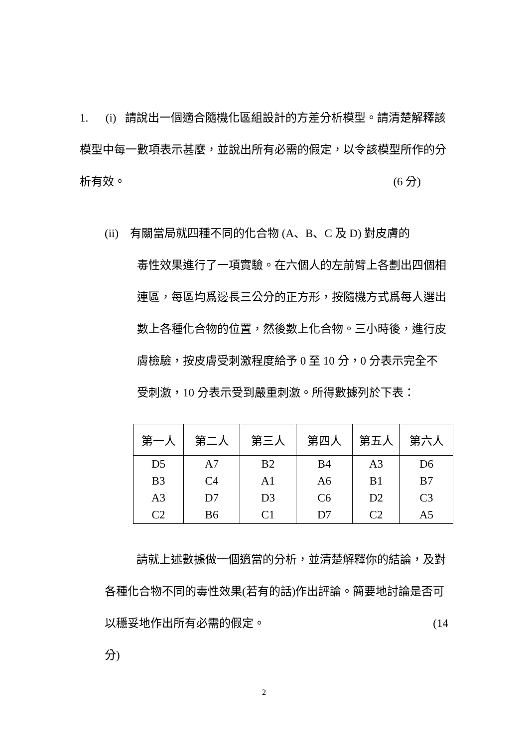1. (i) 請說出一個適合隨機化區組設計的方差分析模型。請清楚解釋該模型中每一數項表示甚麼，並說出所有必需的假定，以令該模型所作的分析有效。 (6 分)
(ii) 有關當局就四種不同的化合物 (A、B、C 及 D) 對皮膚的
毒性效果進行了一項實驗。在六個人的左前臂上各劃出四個相連區，每區均爲邊長三公分的正方形，按隨機方式爲每人選出數上各種化合物的位置，然後數上化合物。三小時後，進行皮膚檢驗，按皮膚受刺激程度給予 0 至 10 分，0 分表示完全不受刺激，10 分表示受到嚴重刺激。所得數據列於下表：
| 第一人 | 第二人 | 第三人 | 第四人 | 第五人 | 第六人 |
| --- | --- | --- | --- | --- | --- |
| D5 | A7 | B2 | B4 | A3 | D6 |
| B3 | C4 | A1 | A6 | B1 | B7 |
| A3 | D7 | D3 | C6 | D2 | C3 |
| C2 | B6 | C1 | D7 | C2 | A5 |
請就上述數據做一個適當的分析，並清楚解釋你的結論，及對各種化合物不同的毒性效果(若有的話)作出評論。簡要地討論是否可以穩妥地作出所有必需的假定。 (14
分)
2